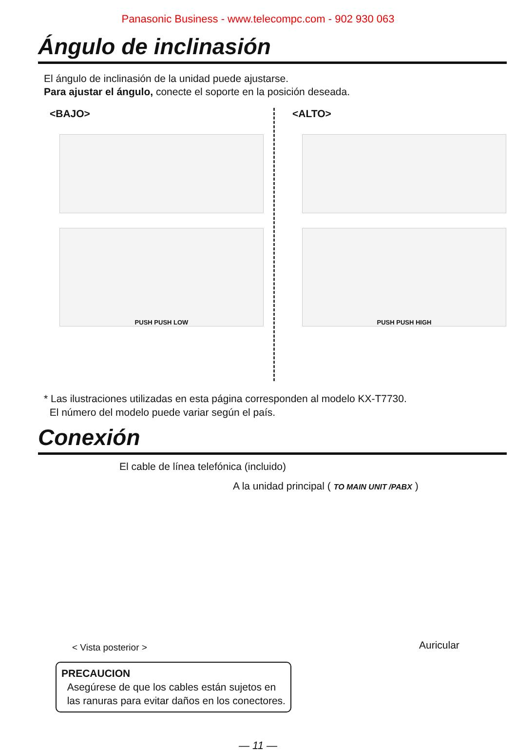Panasonic Business - www.telecompc.com - 902 930 063
Ángulo de inclinasión
El ángulo de inclinasión de la unidad puede ajustarse.
Para ajustar el ángulo, conecte el soporte en la posición deseada.
<BAJO>
PUSH PUSH LOW
<ALTO>
PUSH PUSH HIGH
* Las ilustraciones utilizadas en esta página corresponden al modelo KX-T7730.
El número del modelo puede variar según el país.
Conexión
El cable de línea telefónica (incluido)
A la unidad principal ( TO MAIN UNIT /PABX )
< Vista posterior > Auricular
PRECAUCION
Asegúrese de que los cables están sujetos en
las ranuras para evitar daños en los conectores.
— 11 —